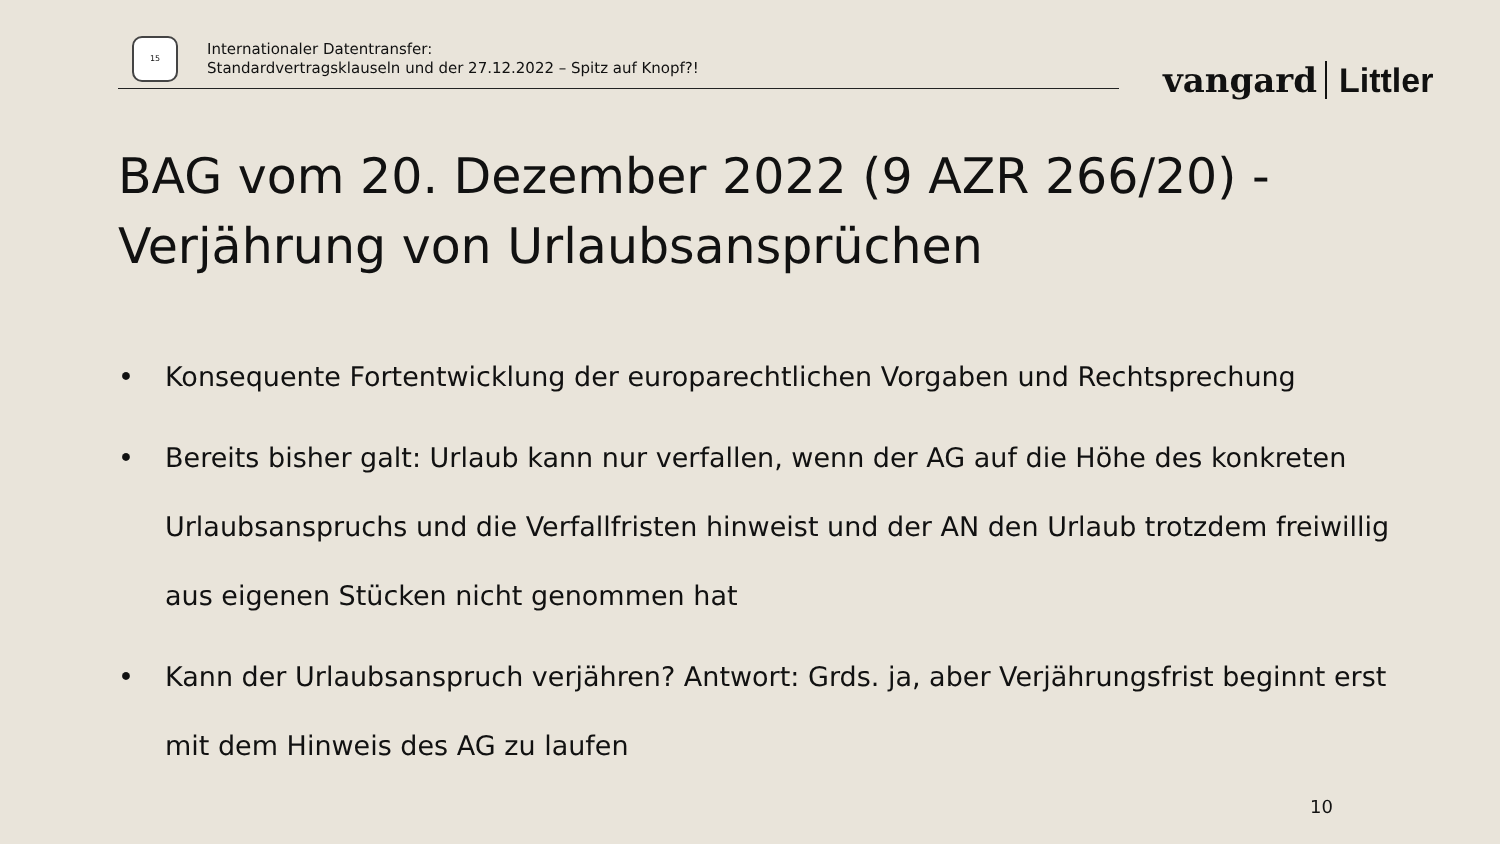15
Internationaler Datentransfer:
Standardvertragsklauseln und der 27.12.2022 – Spitz auf Knopf?!
vangard Littler
BAG vom 20. Dezember 2022 (9 AZR 266/20) -
Verjährung von Urlaubsansprüchen
• Konsequente Fortentwicklung der europarechtlichen Vorgaben und Rechtsprechung
• Bereits bisher galt: Urlaub kann nur verfallen, wenn der AG auf die Höhe des konkreten Urlaubsanspruchs und die Verfallfristen hinweist und der AN den Urlaub trotzdem freiwillig aus eigenen Stücken nicht genommen hat
• Kann der Urlaubsanspruch verjähren? Antwort: Grds. ja, aber Verjährungsfrist beginnt erst mit dem Hinweis des AG zu laufen
10